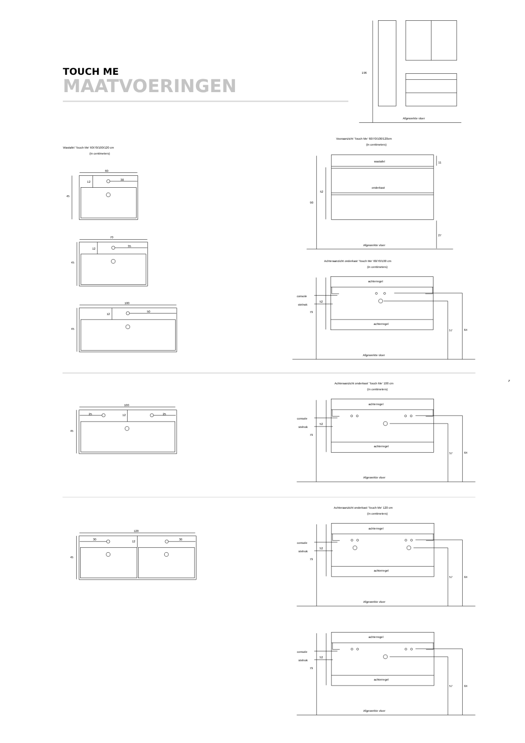TOUCH ME
MAATVOERINGEN
196
Afgewerkte vloer
Wastafel 'Touch Me' 60/70/100/120 cm
(in centimeters)
60
12
30
45
70
12
35
45
100
12
50
45
Vooraanzicht 'Touch Me' 60/70/100/120cm
(in centimeters)
wastafel
onderkast
11
52
90
27
Afgewerkte vloer
Achteraanzicht onderkast 'Touch Me' 60/70/100 cm
(in centimeters)
achterregel
console
stelnok
52
79
achterregel
57
64
Afgewerkte vloer
7
100
25
12
25
45
Achteraanzicht onderkast 'Touch Me' 100 cm
(in centimeters)
achterregel
console
stelnok
52
79
achterregel
57
64
Afgewerkte vloer
120
30
12
30
45
Achteraanzicht onderkast 'Touch Me' 120 cm
(in centimeters)
achterregel
console
stelnok
52
79
achterregel
57
64
Afgewerkte vloer
achterregel
console
stelnok
52
79
achterregel
57
64
Afgewerkte vloer